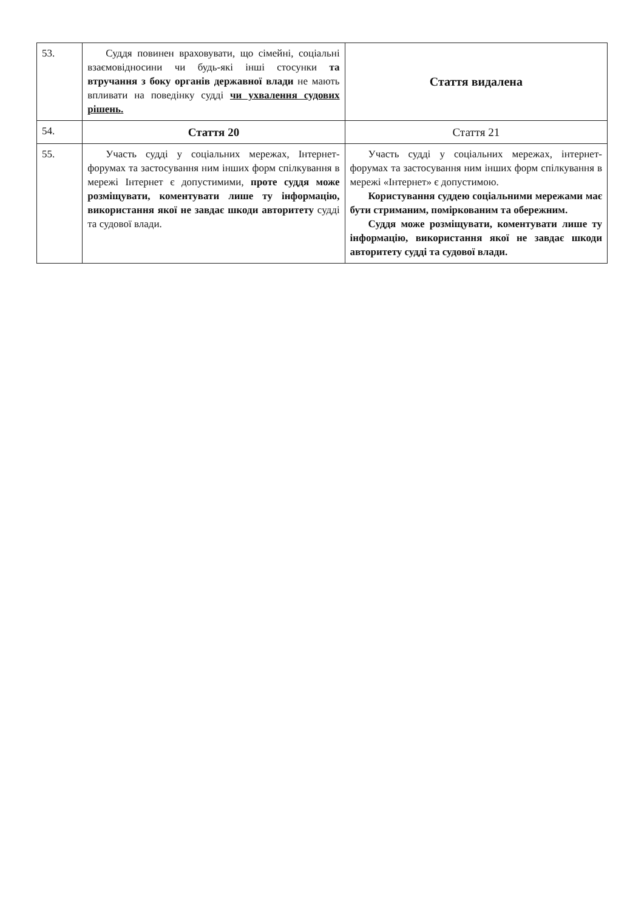| 53. | Суддя повинен враховувати, що сімейні, соціальні взаємовідносини чи будь-які інші стосунки та втручання з боку органів державної влади не мають впливати на поведінку судді чи ухвалення судових рішень. | Стаття видалена |
| 54. | Стаття 20 | Стаття 21 |
| 55. | Участь судді у соціальних мережах, Інтернет-форумах та застосування ним інших форм спілкування в мережі Інтернет є допустимими, проте суддя може розміщувати, коментувати лише ту інформацію, використання якої не завдає шкоди авторитету судді та судової влади. | Участь судді у соціальних мережах, інтернет-форумах та застосування ним інших форм спілкування в мережі «Інтернет» є допустимою. Користування суддею соціальними мережами має бути стриманим, поміркованим та обережним. Суддя може розміщувати, коментувати лише ту інформацію, використання якої не завдає шкоди авторитету судді та судової влади. |